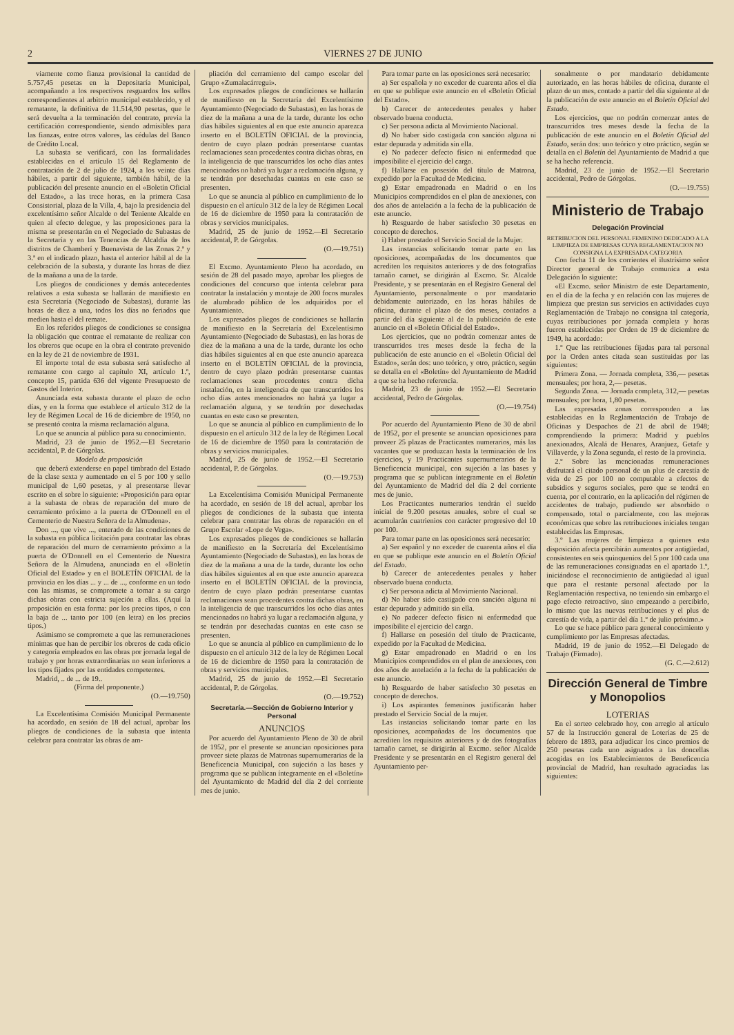2 VIERNES 27 DE JUNIO
viamente como fianza provisional la cantidad de 5.757,45 pesetas en la Depositaría Municipal, acompañando a los respectivos resguardos los sellos correspondientes al arbitrio municipal establecido, y el rematante, la definitiva de 11.514,90 pesetas, que le será devuelta a la terminación del contrato, previa la certificación correspondiente, siendo admisibles para las fianzas, entre otros valores, las cédulas del Banco de Crédito Local.
La subasta se verificará, con las formalidades establecidas en el artículo 15 del Reglamento de contratación de 2 de julio de 1924, a los veinte días hábiles, a partir del siguiente, también hábil, de la publicación del presente anuncio en el «Boletín Oficial del Estado», a las trece horas, en la primera Casa Consistorial, plaza de la Villa, 4, bajo la presidencia del excelentísimo señor Alcalde o del Teniente Alcalde en quien al efecto delegue, y las proposiciones para la misma se presentarán en el Negociado de Subastas de la Secretaría y en las Tenencias de Alcaldía de los distritos de Chamberí y Buenavista de las Zonas 2.ª y 3.ª en el indicado plazo, hasta el anterior hábil al de la celebración de la subasta, y durante las horas de diez de la mañana a una de la tarde.
Los pliegos de condiciones y demás antecedentes relativos a esta subasta se hallarán de manifiesto en esta Secretaría (Negociado de Subastas), durante las horas de diez a una, todos los días no feriados que medien hasta el del remate.
En los referidos pliegos de condiciones se consigna la obligación que contrae el rematante de realizar con los obreros que ocupe en la obra el contrato prevenido en la ley de 21 de noviembre de 1931.
El importe total de esta subasta será satisfecho al rematante con cargo al capítulo XI, artículo 1.º, concepto 15, partida 636 del vigente Presupuesto de Gastos del Interior.
Anunciada esta subasta durante el plazo de ocho días, y en la forma que establece el artículo 312 de la ley de Régimen Local de 16 de diciembre de 1950, no se presentó contra la misma reclamación alguna.
Lo que se anuncia al público para su conocimiento.
Madrid, 23 de junio de 1952.—El Secretario accidental, P. de Górgolas.
Modelo de proposición
que deberá extenderse en papel timbrado del Estado de la clase sexta y aumentado en el 5 por 100 y sello municipal de 1,60 pesetas, y al presentarse llevar escrito en el sobre lo siguiente: «Proposición para optar a la subasta de obras de reparación del muro de cerramiento próximo a la puerta de O'Donnell en el Cementerio de Nuestra Señora de la Almudena».
Don ..., que vive ..., enterado de las condiciones de la subasta en pública licitación para contratar las obras de reparación del muro de cerramiento próximo a la puerta de O'Donnell en el Cementerio de Nuestra Señora de la Almudena, anunciada en el «Boletín Oficial del Estado» y en el BOLETÍN OFICIAL de la provincia en los días ... y ... de ..., conforme en un todo con las mismas, se compromete a tomar a su cargo dichas obras con estricta sujeción a ellas. (Aquí la proposición en esta forma: por los precios tipos, o con la baja de ... tanto por 100 (en letra) en los precios tipos.)
Asimismo se compromete a que las remuneraciones mínimas que han de percibir los obreros de cada oficio y categoría empleados en las obras por jornada legal de trabajo y por horas extraordinarias no sean inferiores a los tipos fijados por las entidades competentes.
Madrid, .. de ... de 19..
(Firma del proponente.)
(O.—19.750)
La Excelentísima Comisión Municipal Permanente ha acordado, en sesión de 18 del actual, aprobar los pliegos de condiciones de la subasta que intenta celebrar para contratar las obras de am-
pliación del cerramiento del campo escolar del Grupo «Zumalacárregui».
Los expresados pliegos de condiciones se hallarán de manifiesto en la Secretaría del Excelentísimo Ayuntamiento (Negociado de Subastas), en las horas de diez de la mañana a una de la tarde, durante los ocho días hábiles siguientes al en que este anuncio aparezca inserto en el BOLETÍN OFICIAL de la provincia, dentro de cuyo plazo podrán presentarse cuantas reclamaciones sean procedentes contra dichas obras, en la inteligencia de que transcurridos los ocho días antes mencionados no habrá ya lugar a reclamación alguna, y se tendrán por desechadas cuantas en este caso se presenten.
Lo que se anuncia al público en cumplimiento de lo dispuesto en el artículo 312 de la ley de Régimen Local de 16 de diciembre de 1950 para la contratación de obras y servicios municipales.
Madrid, 25 de junio de 1952.—El Secretario accidental, P. de Górgolas.
(O.—19.751)
El Excmo. Ayuntamiento Pleno ha acordado, en sesión de 28 del pasado mayo, aprobar los pliegos de condiciones del concurso que intenta celebrar para contratar la instalación y montaje de 200 focos murales de alumbrado público de los adquiridos por el Ayuntamiento.
Los expresados pliegos de condiciones se hallarán de manifiesto en la Secretaría del Excelentísimo Ayuntamiento (Negociado de Subastas), en las horas de diez de la mañana a una de la tarde, durante los ocho días hábiles siguientes al en que este anuncio aparezca inserto en el BOLETÍN OFICIAL de la provincia, dentro de cuyo plazo podrán presentarse cuantas reclamaciones sean procedentes contra dicha instalación, en la inteligencia de que transcurridos los ocho días antes mencionados no habrá ya lugar a reclamación alguna, y se tendrán por desechadas cuantas en este caso se presenten.
Lo que se anuncia al público en cumplimiento de lo dispuesto en el artículo 312 de la ley de Régimen Local de 16 de diciembre de 1950 para la contratación de obras y servicios municipales.
Madrid, 25 de junio de 1952.—El Secretario accidental, P. de Górgolas.
(O.—19.753)
La Excelentísima Comisión Municipal Permanente ha acordado, en sesión de 18 del actual, aprobar los pliegos de condiciones de la subasta que intenta celebrar para contratar las obras de reparación en el Grupo Escolar «Lope de Vega».
Los expresados pliegos de condiciones se hallarán de manifiesto en la Secretaría del Excelentísimo Ayuntamiento (Negociado de Subastas), en las horas de diez de la mañana a una de la tarde, durante los ocho días hábiles siguientes al en que este anuncio aparezca inserto en el BOLETÍN OFICIAL de la provincia, dentro de cuyo plazo podrán presentarse cuantas reclamaciones sean procedentes contra dichas obras, en la inteligencia de que transcurridos los ocho días antes mencionados no habrá ya lugar a reclamación alguna, y se tendrán por desechadas cuantas en este caso se presenten.
Lo que se anuncia al público en cumplimiento de lo dispuesto en el artículo 312 de la ley de Régimen Local de 16 de diciembre de 1950 para la contratación de obras y servicios municipales.
Madrid, 25 de junio de 1952.—El Secretario accidental, P. de Górgolas.
(O.—19.752)
Secretaría.—Sección de Gobierno Interior y Personal
ANUNCIOS
Por acuerdo del Ayuntamiento Pleno de 30 de abril de 1952, por el presente se anuncian oposiciones para proveer siete plazas de Matronas supernumerarias de la Beneficencia Municipal, con sujeción a las bases y programa que se publican íntegramente en el «Boletín» del Ayuntamiento de Madrid del día 2 del corriente mes de junio.
Para tomar parte en las oposiciones será necesario:
a) Ser española y no exceder de cuarenta años el día en que se publique este anuncio en el «Boletín Oficial del Estado».
b) Carecer de antecedentes penales y haber observado buena conducta.
c) Ser persona adicta al Movimiento Nacional.
d) No haber sido castigada con sanción alguna ni estar depurada y admitida sin ella.
e) No padecer defecto físico ni enfermedad que imposibilite el ejercicio del cargo.
f) Hallarse en posesión del título de Matrona, expedido por la Facultad de Medicina.
g) Estar empadronada en Madrid o en los Municipios comprendidos en el plan de anexiones, con dos años de antelación a la fecha de la publicación de este anuncio.
h) Resguardo de haber satisfecho 30 pesetas en concepto de derechos.
i) Haber prestado el Servicio Social de la Mujer.
Las instancias solicitando tomar parte en las oposiciones, acompañadas de los documentos que acrediten los requisitos anteriores y de dos fotografías tamaño carnet, se dirigirán al Excmo. Sr. Alcalde Presidente, y se presentarán en el Registro General del Ayuntamiento, personalmente o por mandatario debidamente autorizado, en las horas hábiles de oficina, durante el plazo de dos meses, contados a partir del día siguiente al de la publicación de este anuncio en el «Boletín Oficial del Estado».
Los ejercicios, que no podrán comenzar antes de transcurridos tres meses desde la fecha de la publicación de este anuncio en el «Boletín Oficial del Estado», serán dos: uno teórico, y otro, práctico, según se detalla en el «Boletín» del Ayuntamiento de Madrid a que se ha hecho referencia.
Madrid, 23 de junio de 1952.—El Secretario accidental, Pedro de Górgolas.
(O.—19.754)
Por acuerdo del Ayuntamiento Pleno de 30 de abril de 1952, por el presente se anuncian oposiciones para proveer 25 plazas de Practicantes numerarios, más las vacantes que se produzcan hasta la terminación de los ejercicios, y 19 Practicantes supernumerarios de la Beneficencia municipal, con sujeción a las bases y programa que se publican íntegramente en el Boletín del Ayuntamiento de Madrid del día 2 del corriente mes de junio.
Los Practicantes numerarios tendrán el sueldo inicial de 9.200 pesetas anuales, sobre el cual se acumularán cuatrienios con carácter progresivo del 10 por 100.
Para tomar parte en las oposiciones será necesario:
a) Ser español y no exceder de cuarenta años el día en que se publique este anuncio en el Boletín Oficial del Estado.
b) Carecer de antecedentes penales y haber observado buena conducta.
c) Ser persona adicta al Movimiento Nacional.
d) No haber sido castigado con sanción alguna ni estar depurado y admitido sin ella.
e) No padecer defecto físico ni enfermedad que imposibilite el ejercicio del cargo.
f) Hallarse en posesión del título de Practicante, expedido por la Facultad de Medicina.
g) Estar empadronado en Madrid o en los Municipios comprendidos en el plan de anexiones, con dos años de antelación a la fecha de la publicación de este anuncio.
h) Resguardo de haber satisfecho 30 pesetas en concepto de derechos.
i) Los aspirantes femeninos justificarán haber prestado el Servicio Social de la mujer.
Las instancias solicitando tomar parte en las oposiciones, acompañadas de los documentos que acrediten los requisitos anteriores y de dos fotografías tamaño carnet, se dirigirán al Excmo. señor Alcalde Presidente y se presentarán en el Registro general del Ayuntamiento per-
sonalmente o por mandatario debidamente autorizado, en las horas hábiles de oficina, durante el plazo de un mes, contado a partir del día siguiente al de la publicación de este anuncio en el Boletín Oficial del Estado.
Los ejercicios, que no podrán comenzar antes de transcurridos tres meses desde la fecha de la publicación de este anuncio en el Boletín Oficial del Estado, serán dos: uno teórico y otro práctico, según se detalla en el Boletín del Ayuntamiento de Madrid a que se ha hecho referencia.
Madrid, 23 de junio de 1952.—El Secretario accidental, Pedro de Górgolas.
(O.—19.755)
Ministerio de Trabajo
Delegación Provincial
RETRIBUCION DEL PERSONAL FEMENINO DEDICADO A LA LIMPIEZA DE EMPRESAS CUYA REGLAMENTACION NO CONSIGNA LA EXPRESADA CATEGORIA
Con fecha 11 de los corrientes el ilustrísimo señor Director general de Trabajo comunica a esta Delegación lo siguiente:
«El Excmo. señor Ministro de este Departamento, en el día de la fecha y en relación con las mujeres de limpieza que prestan sus servicios en actividades cuya Reglamentación de Trabajo no consigna tal categoría, cuyas retribuciones por jornada completa y horas fueron establecidas por Orden de 19 de diciembre de 1949, ha acordado:
1.º Que las retribuciones fijadas para tal personal por la Orden antes citada sean sustituidas por las siguientes:
Primera Zona. — Jornada completa, 336,— pesetas mensuales; por hora, 2,— pesetas.
Segunda Zona. — Jornada completa, 312,— pesetas mensuales; por hora, 1,80 pesetas.
Las expresadas zonas corresponden a las establecidas en la Reglamentación de Trabajo de Oficinas y Despachos de 21 de abril de 1948; comprendiendo la primera: Madrid y pueblos anexionados, Alcalá de Henares, Aranjuez, Getafe y Villaverde, y la Zona segunda, el resto de la provincia.
2.º Sobre las mencionadas remuneraciones disfrutará el citado personal de un plus de carestía de vida de 25 por 100 no computable a efectos de subsidios y seguros sociales, pero que se tendrá en cuenta, por el contrario, en la aplicación del régimen de accidentes de trabajo, pudiendo ser absorbido o compensado, total o parcialmente, con las mejoras económicas que sobre las retribuciones iniciales tengan establecidas las Empresas.
3.º Las mujeres de limpieza a quienes esta disposición afecta percibirán aumentos por antigüedad, consistentes en seis quinquenios del 5 por 100 cada una de las remuneraciones consignadas en el apartado 1.º, iniciándose el reconocimiento de antigüedad al igual que para el restante personal afectado por la Reglamentación respectiva, no teniendo sin embargo el pago efecto retroactivo, sino empezando a percibirlo, lo mismo que las nuevas retribuciones y el plus de carestía de vida, a partir del día 1.º de julio próximo.»
Lo que se hace público para general conocimiento y cumplimiento por las Empresas afectadas.
Madrid, 19 de junio de 1952.—El Delegado de Trabajo (Firmado).
(G. C.—2.612)
Dirección General de Timbre y Monopolios
LOTERIAS
En el sorteo celebrado hoy, con arreglo al artículo 57 de la Instrucción general de Loterías de 25 de febrero de 1893, para adjudicar los cinco premios de 250 pesetas cada uno asignados a las doncellas acogidas en los Establecimientos de Beneficencia provincial de Madrid, han resultado agraciadas las siguientes: